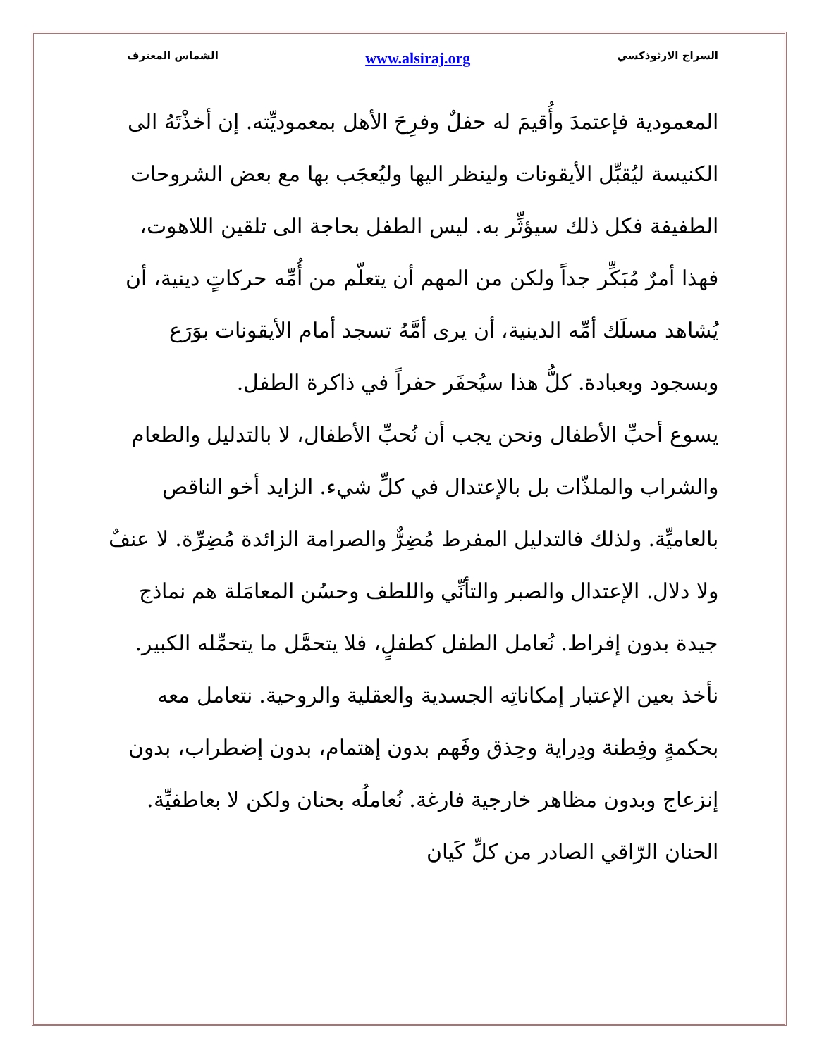السراج الارثوذكسي www.alsiraj.org الشماس المعترف
المعمودية فإعتمدَ وأُقيمَ له حفلٌ وفرِحَ الأهل بمعموديِّته. إن أخذْتَهُ الى الكنيسة ليُقبِّل الأيقونات ولينظر اليها وليُعجَب بها مع بعض الشروحات الطفيفة فكل ذلك سيؤثِّر به. ليس الطفل بحاجة الى تلقين اللاهوت، فهذا أمرٌ مُبَكِّر جداً ولكن من المهم أن يتعلّم من أُمِّه حركاتٍ دينية، أن يُشاهد مسلَك أمِّه الدينية، أن يرى أمَّهُ تسجد أمام الأيقونات بوَرَع وبسجود وبعبادة. كلُّ هذا سيُحفَر حفراً في ذاكرة الطفل.
يسوع أحبِّ الأطفال ونحن يجب أن نُحبِّ الأطفال، لا بالتدليل والطعام والشراب والملذّات بل بالإعتدال في كلِّ شيء. الزايد أخو الناقص بالعاميِّة. ولذلك فالتدليل المفرط مُضِرٌّ والصرامة الزائدة مُضِرِّة. لا عنفٌ ولا دلال. الإعتدال والصبر والتأنِّي واللطف وحسُن المعامَلة هم نماذج جيدة بدون إفراط. نُعامل الطفل كطفلٍ، فلا يتحمَّل ما يتحمِّله الكبير. نأخذ بعين الإعتبار إمكاناتِه الجسدية والعقلية والروحية. نتعامل معه بحكمةٍ وفِطنة ودِراية وحِذق وفَهم بدون إهتمام، بدون إضطراب، بدون إنزعاج وبدون مظاهر خارجية فارغة. نُعاملُه بحنان ولكن لا بعاطفيِّة. الحنان الرّاقي الصادر من كلِّ كَيان